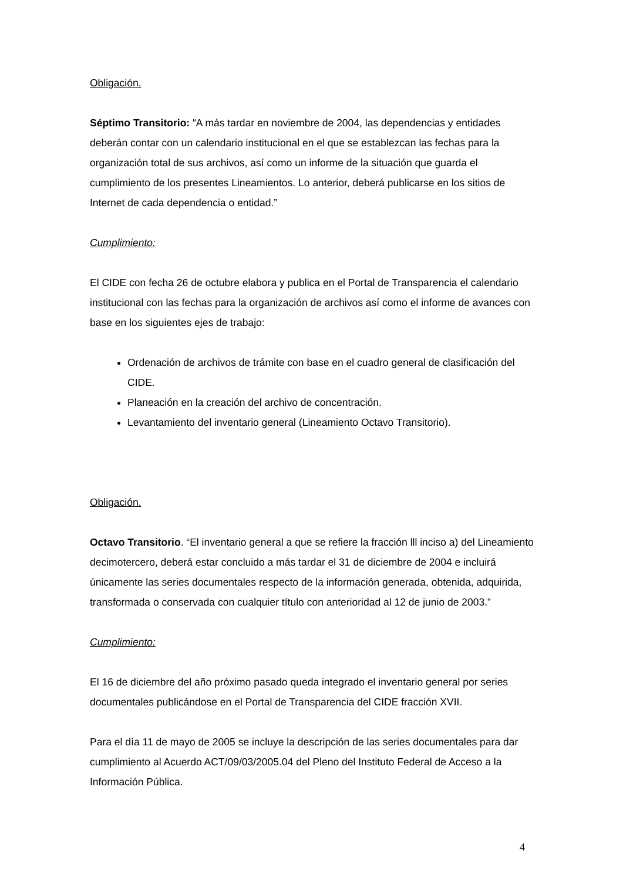Obligación.
Séptimo Transitorio: “A más tardar en noviembre de 2004, las dependencias y entidades deberán contar con un calendario institucional en el que se establezcan las fechas para la organización total de sus archivos, así como un informe de la situación que guarda el cumplimiento de los presentes Lineamientos. Lo anterior, deberá publicarse en los sitios de Internet de cada dependencia o entidad.”
Cumplimiento:
El CIDE con fecha 26 de octubre elabora y publica en el Portal de Transparencia el calendario institucional con las fechas para la organización de archivos así como el informe de avances con base en los siguientes ejes de trabajo:
Ordenación de archivos de trámite con base en el cuadro general de clasificación del CIDE.
Planeación en la creación del archivo de concentración.
Levantamiento del inventario general (Lineamiento Octavo Transitorio).
Obligación.
Octavo Transitorio. “El inventario general a que se refiere la fracción lll inciso a) del Lineamiento decimotercero, deberá estar concluido a más tardar el 31 de diciembre de 2004 e incluirá únicamente las series documentales respecto de la información generada, obtenida, adquirida, transformada o conservada con cualquier título con anterioridad al 12 de junio de 2003.”
Cumplimiento:
El 16 de diciembre del año próximo pasado queda integrado el inventario general por series documentales publicándose en el Portal de Transparencia del CIDE fracción XVII.
Para el día 11 de mayo de 2005 se incluye la descripción de las series documentales para dar cumplimiento al Acuerdo ACT/09/03/2005.04 del Pleno del Instituto Federal de Acceso a la Información Pública.
4